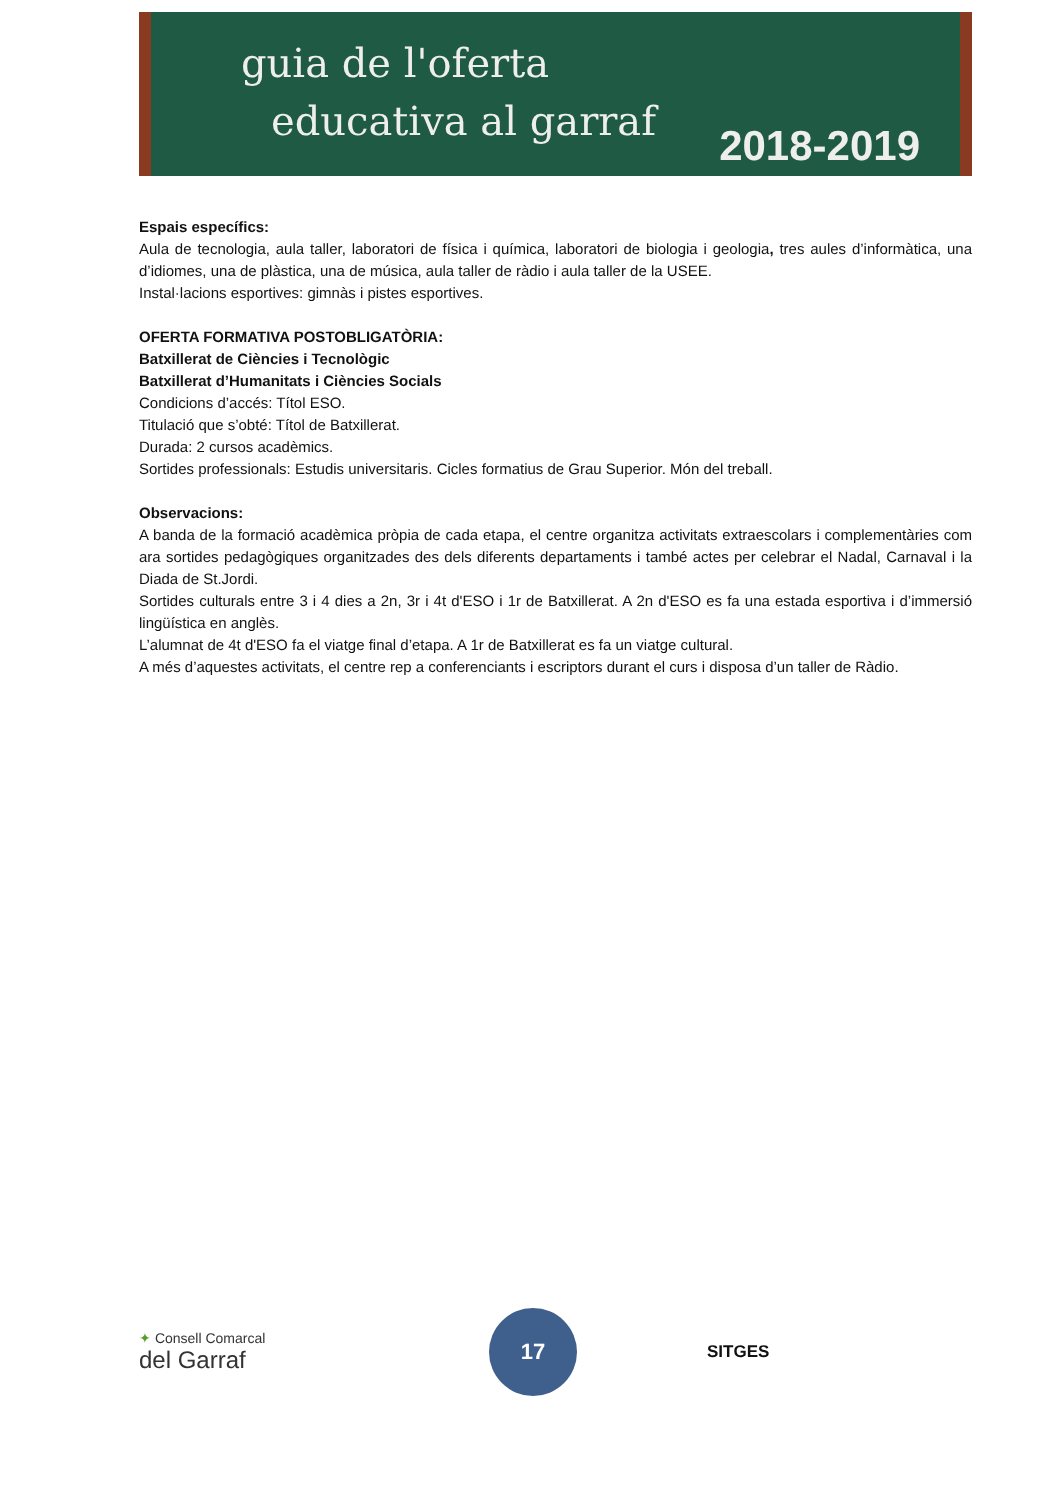guia de l'oferta
educativa al garraf
2018-2019
Espais específics:
Aula de tecnologia, aula taller, laboratori de física i química, laboratori de biologia i geologia, tres aules d’informàtica, una d’idiomes, una de plàstica, una de música, aula taller de ràdio i aula taller de la USEE.
Instal·lacions esportives: gimnàs i pistes esportives.
OFERTA FORMATIVA POSTOBLIGATÒRIA:
Batxillerat de Ciències i Tecnològic
Batxillerat d’Humanitats i Ciències Socials
Condicions d’accés: Títol ESO.
Titulació que s’obté: Títol de Batxillerat.
Durada: 2 cursos acadèmics.
Sortides professionals: Estudis universitaris. Cicles formatius de Grau Superior. Món del treball.
Observacions:
A banda de la formació acadèmica pròpia de cada etapa, el centre organitza activitats extraescolars i complementàries com ara sortides pedagògiques organitzades des dels diferents departaments i també actes per celebrar el Nadal, Carnaval i la Diada de St.Jordi.
Sortides culturals entre 3 i 4 dies a 2n, 3r i 4t d'ESO i 1r de Batxillerat. A 2n d'ESO es fa una estada esportiva i d’immersió lingüística en anglès.
L’alumnat de 4t d'ESO fa el viatge final d’etapa. A 1r de Batxillerat es fa un viatge cultural.
A més d’aquestes activitats, el centre rep a conferenciants i escriptors durant el curs i disposa d’un taller de Ràdio.
✦ Consell Comarcal
del Garraf
17
SITGES